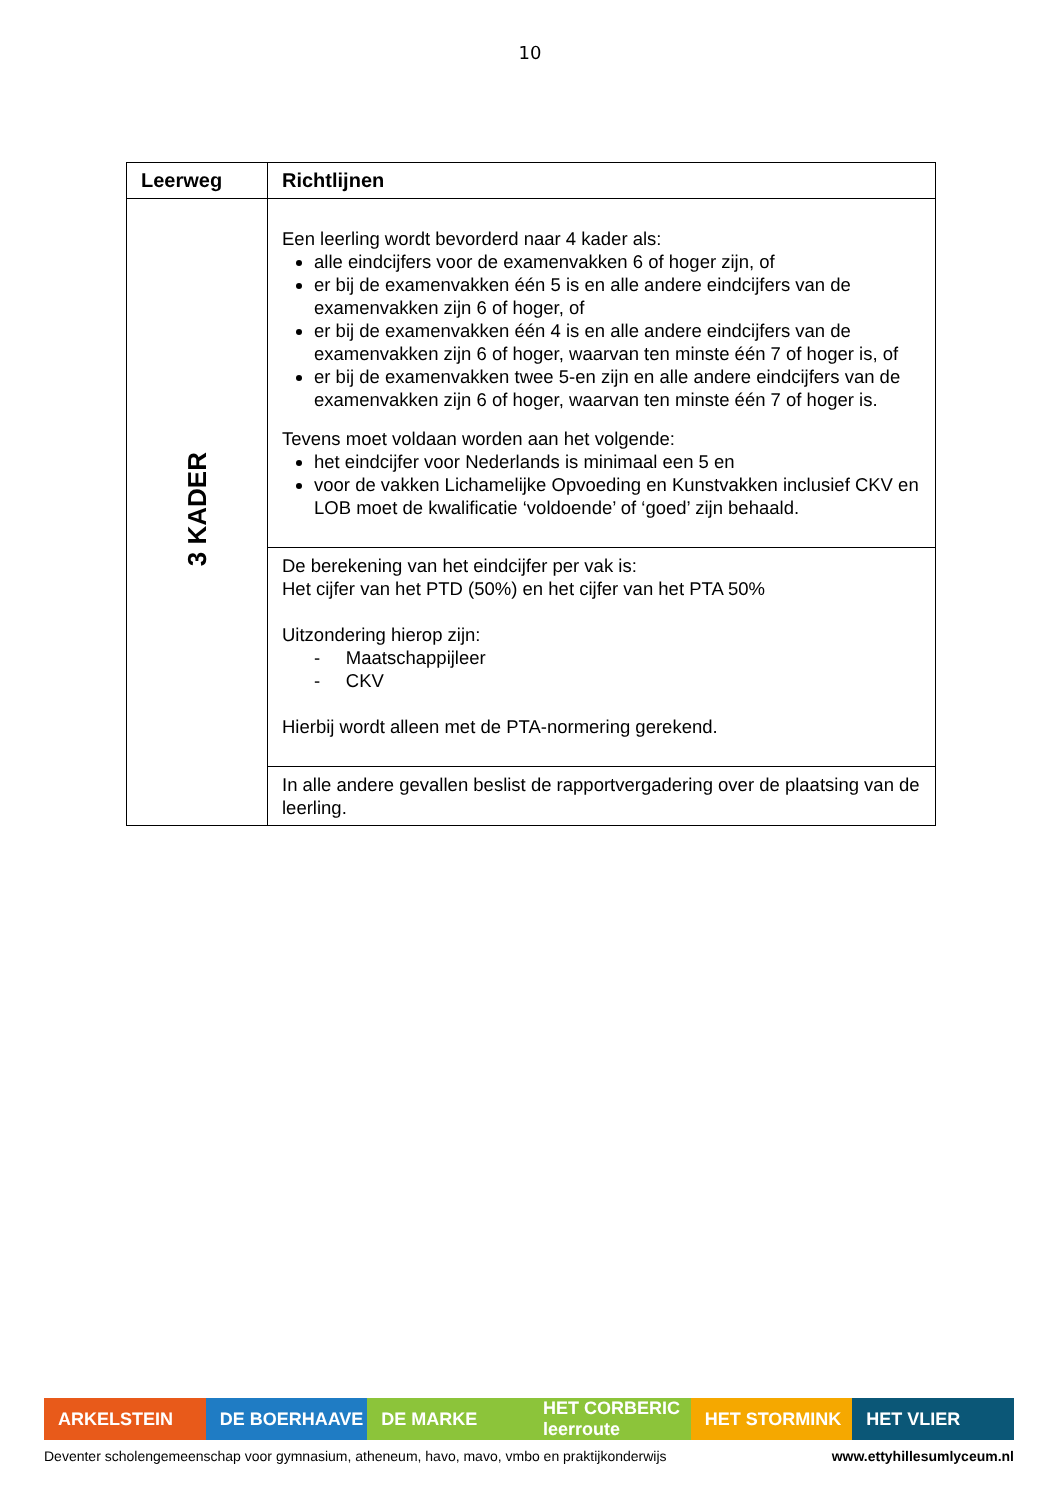10
| Leerweg | Richtlijnen |
| --- | --- |
| 3 KADER | Een leerling wordt bevorderd naar 4 kader als: alle eindcijfers voor de examenvakken 6 of hoger zijn, of er bij de examenvakken één 5 is en alle andere eindcijfers van de examenvakken zijn 6 of hoger, of er bij de examenvakken één 4 is en alle andere eindcijfers van de examenvakken zijn 6 of hoger, waarvan ten minste één 7 of hoger is, of er bij de examenvakken twee 5-en zijn en alle andere eindcijfers van de examenvakken zijn 6 of hoger, waarvan ten minste één 7 of hoger is. Tevens moet voldaan worden aan het volgende: het eindcijfer voor Nederlands is minimaal een 5 en voor de vakken Lichamelijke Opvoeding en Kunstvakken inclusief CKV en LOB moet de kwalificatie ‘voldoende’ of ‘goed’ zijn behaald. |
| | De berekening van het eindcijfer per vak is: Het cijfer van het PTD (50%) en het cijfer van het PTA 50% Uitzondering hierop zijn: - Maatschappijleer - CKV Hierbij wordt alleen met de PTA-normering gerekend. |
| | In alle andere gevallen beslist de rapportvergadering over de plaatsing van de leerling. |
ARKELSTEIN DE BOERHAAVE DE MARKE HET CORBERIC leerroute HET STORMINK HET VLIER
Deventer scholengemeenschap voor gymnasium, atheneum, havo, mavo, vmbo en praktijkonderwijs www.ettyhillesumlyceum.nl